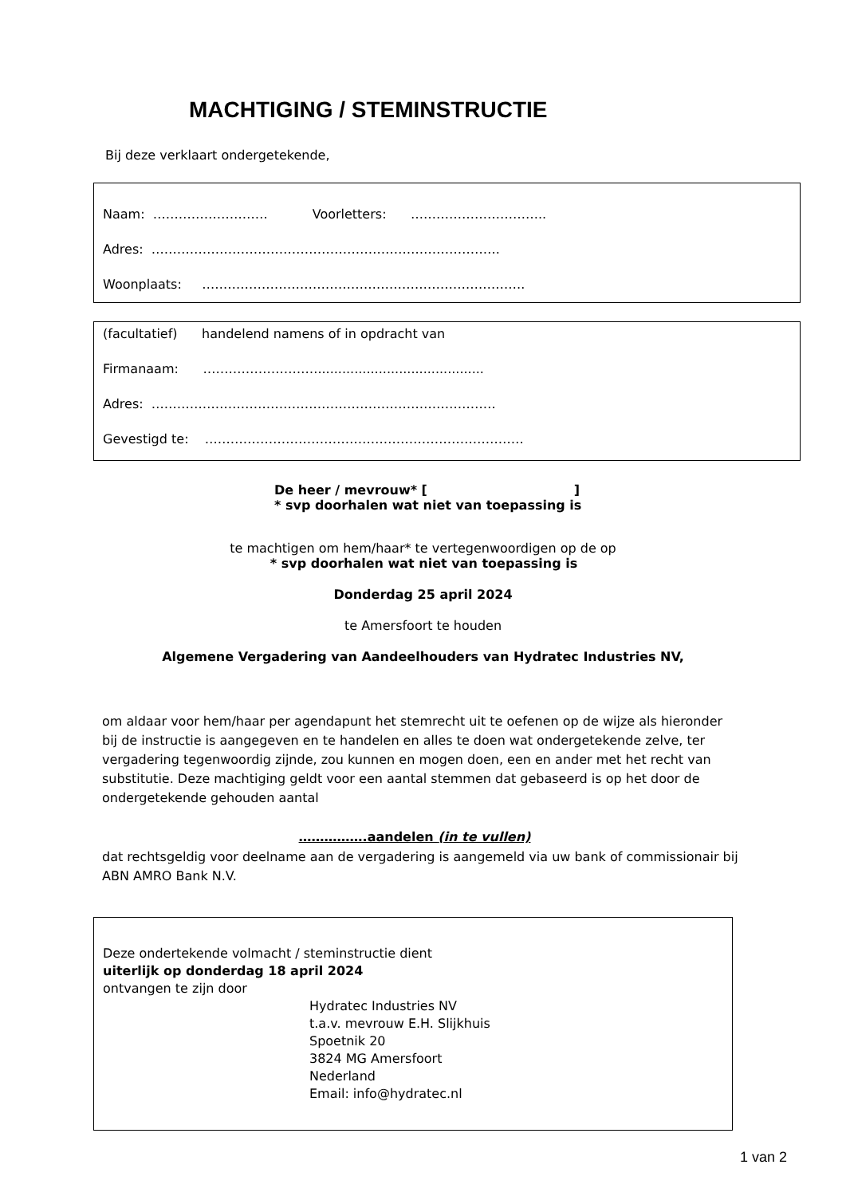MACHTIGING / STEMINSTRUCTIE
Bij deze verklaart ondergetekende,
Naam: ……………………… Voorletters: …………………………..
Adres: ……………………………………………………………………….
Woonplaats: ………………………………………………………………….
(facultatief) handelend namens of in opdracht van
Firmanaam: ……………………….........................................
Adres: ………………………………………………………………………
Gevestigd te: …………………………………………………………………
De heer / mevrouw* [ ]
* svp doorhalen wat niet van toepassing is
te machtigen om hem/haar* te vertegenwoordigen op de op
* svp doorhalen wat niet van toepassing is
Donderdag 25 april 2024
te Amersfoort te houden
Algemene Vergadering van Aandeelhouders van Hydratec Industries NV,
om aldaar voor hem/haar per agendapunt het stemrecht uit te oefenen op de wijze als hieronder bij de instructie is aangegeven en te handelen en alles te doen wat ondergetekende zelve, ter vergadering tegenwoordig zijnde, zou kunnen en mogen doen, een en ander met het recht van substitutie. Deze machtiging geldt voor een aantal stemmen dat gebaseerd is op het door de ondergetekende gehouden aantal
…………….aandelen (in te vullen)
dat rechtsgeldig voor deelname aan de vergadering is aangemeld via uw bank of commissionair bij ABN AMRO Bank N.V.
Deze ondertekende volmacht / steminstructie dient
uiterlijk op donderdag 18 april 2024
ontvangen te zijn door
Hydratec Industries NV
t.a.v. mevrouw E.H. Slijkhuis
Spoetnik 20
3824 MG Amersfoort
Nederland
Email: info@hydratec.nl
1 van 2